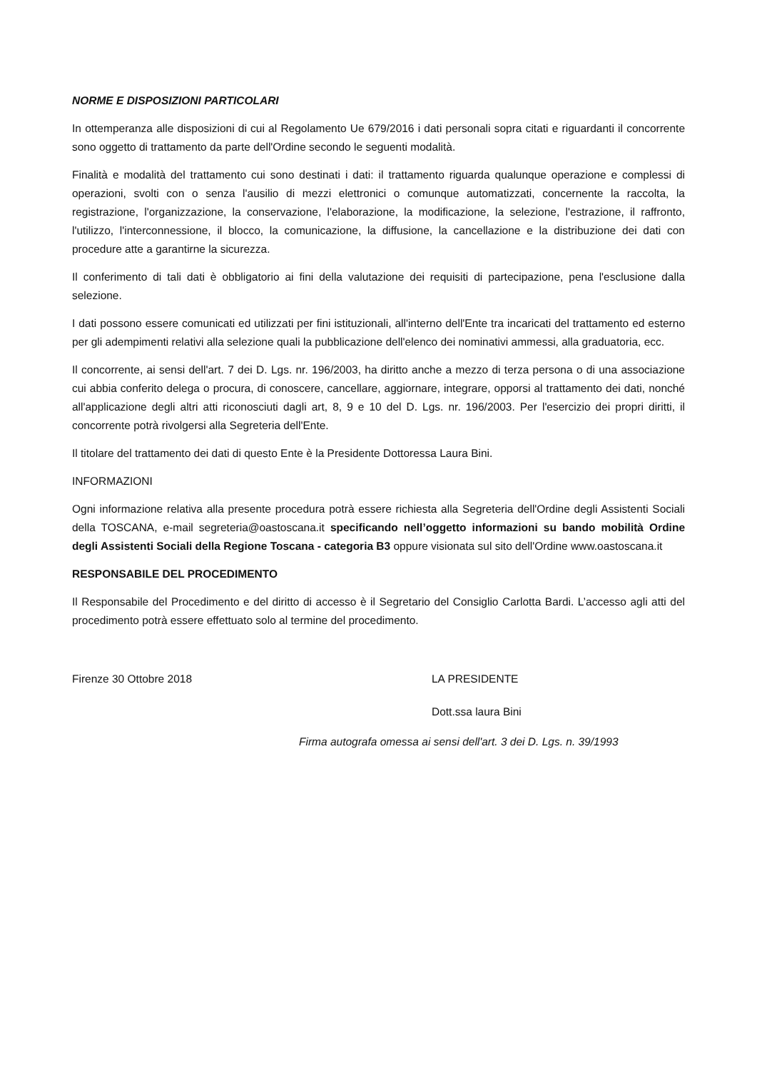NORME E DISPOSIZIONI PARTICOLARI
In ottemperanza alle disposizioni di cui al Regolamento Ue 679/2016 i dati personali sopra citati e riguardanti il concorrente sono oggetto di trattamento da parte dell'Ordine secondo le seguenti modalità.
Finalità e modalità del trattamento cui sono destinati i dati: il trattamento riguarda qualunque operazione e complessi di operazioni, svolti con o senza l'ausilio di mezzi elettronici o comunque automatizzati, concernente la raccolta, la registrazione, l'organizzazione, la conservazione, l'elaborazione, la modificazione, la selezione, l'estrazione, il raffronto, l'utilizzo, l'interconnessione, il blocco, la comunicazione, la diffusione, la cancellazione e la distribuzione dei dati con procedure atte a garantirne la sicurezza.
Il conferimento di tali dati è obbligatorio ai fini della valutazione dei requisiti di partecipazione, pena l'esclusione dalla selezione.
I dati possono essere comunicati ed utilizzati per fini istituzionali, all'interno dell'Ente tra incaricati del trattamento ed esterno per gli adempimenti relativi alla selezione quali la pubblicazione dell'elenco dei nominativi ammessi, alla graduatoria, ecc.
Il concorrente, ai sensi dell'art. 7 dei D. Lgs. nr. 196/2003, ha diritto anche a mezzo di terza persona o di una associazione cui abbia conferito delega o procura, di conoscere, cancellare, aggiornare, integrare, opporsi al trattamento dei dati, nonché all'applicazione degli altri atti riconosciuti dagli art, 8, 9 e 10 del D. Lgs. nr. 196/2003. Per l'esercizio dei propri diritti, il concorrente potrà rivolgersi alla Segreteria dell'Ente.
Il titolare del trattamento dei dati di questo Ente è la Presidente Dottoressa Laura Bini.
INFORMAZIONI
Ogni informazione relativa alla presente procedura potrà essere richiesta alla Segreteria dell'Ordine degli Assistenti Sociali della TOSCANA, e-mail segreteria@oastoscana.it specificando nell’oggetto informazioni su bando mobilità Ordine degli Assistenti Sociali della Regione Toscana - categoria B3 oppure visionata sul sito dell'Ordine www.oastoscana.it
RESPONSABILE DEL PROCEDIMENTO
Il Responsabile del Procedimento e del diritto di accesso è il Segretario del Consiglio Carlotta Bardi. L’accesso agli atti del procedimento potrà essere effettuato solo al termine del procedimento.
Firenze 30 Ottobre 2018 LA PRESIDENTE
Dott.ssa laura Bini
Firma autografa omessa ai sensi dell'art. 3 dei D. Lgs. n. 39/1993